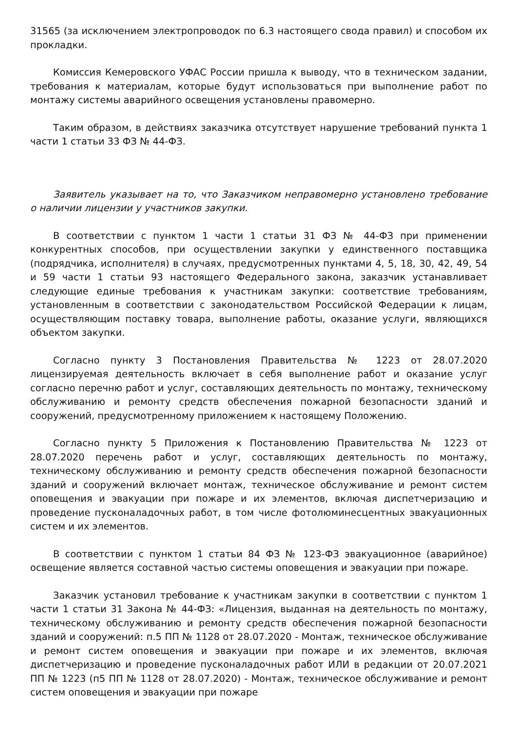31565 (за исключением электропроводок по 6.3 настоящего свода правил) и способом их прокладки.
Комиссия Кемеровского УФАС России пришла к выводу, что в техническом задании, требования к материалам, которые будут использоваться при выполнение работ по монтажу системы аварийного освещения установлены правомерно.
Таким образом, в действиях заказчика отсутствует нарушение требований пункта 1 части 1 статьи 33 ФЗ № 44-ФЗ.
Заявитель указывает на то, что Заказчиком неправомерно установлено требование о наличии лицензии у участников закупки.
В соответствии с пунктом 1 части 1 статьи 31 ФЗ № 44-ФЗ при применении конкурентных способов, при осуществлении закупки у единственного поставщика (подрядчика, исполнителя) в случаях, предусмотренных пунктами 4, 5, 18, 30, 42, 49, 54 и 59 части 1 статьи 93 настоящего Федерального закона, заказчик устанавливает следующие единые требования к участникам закупки: соответствие требованиям, установленным в соответствии с законодательством Российской Федерации к лицам, осуществляющим поставку товара, выполнение работы, оказание услуги, являющихся объектом закупки.
Согласно пункту 3 Постановления Правительства № 1223 от 28.07.2020 лицензируемая деятельность включает в себя выполнение работ и оказание услуг согласно перечню работ и услуг, составляющих деятельность по монтажу, техническому обслуживанию и ремонту средств обеспечения пожарной безопасности зданий и сооружений, предусмотренному приложением к настоящему Положению.
Согласно пункту 5 Приложения к Постановлению Правительства № 1223 от 28.07.2020 перечень работ и услуг, составляющих деятельность по монтажу, техническому обслуживанию и ремонту средств обеспечения пожарной безопасности зданий и сооружений включает монтаж, техническое обслуживание и ремонт систем оповещения и эвакуации при пожаре и их элементов, включая диспетчеризацию и проведение пусконаладочных работ, в том числе фотолюминесцентных эвакуационных систем и их элементов.
В соответствии с пунктом 1 статьи 84 ФЗ № 123-ФЗ эвакуационное (аварийное) освещение является составной частью системы оповещения и эвакуации при пожаре.
Заказчик установил требование к участникам закупки в соответствии с пунктом 1 части 1 статьи 31 Закона № 44-ФЗ: «Лицензия, выданная на деятельность по монтажу, техническому обслуживанию и ремонту средств обеспечения пожарной безопасности зданий и сооружений: п.5 ПП № 1128 от 28.07.2020 - Монтаж, техническое обслуживание и ремонт систем оповещения и эвакуации при пожаре и их элементов, включая диспетчеризацию и проведение пусконаладочных работ ИЛИ в редакции от 20.07.2021 ПП № 1223 (п5 ПП № 1128 от 28.07.2020) - Монтаж, техническое обслуживание и ремонт систем оповещения и эвакуации при пожаре